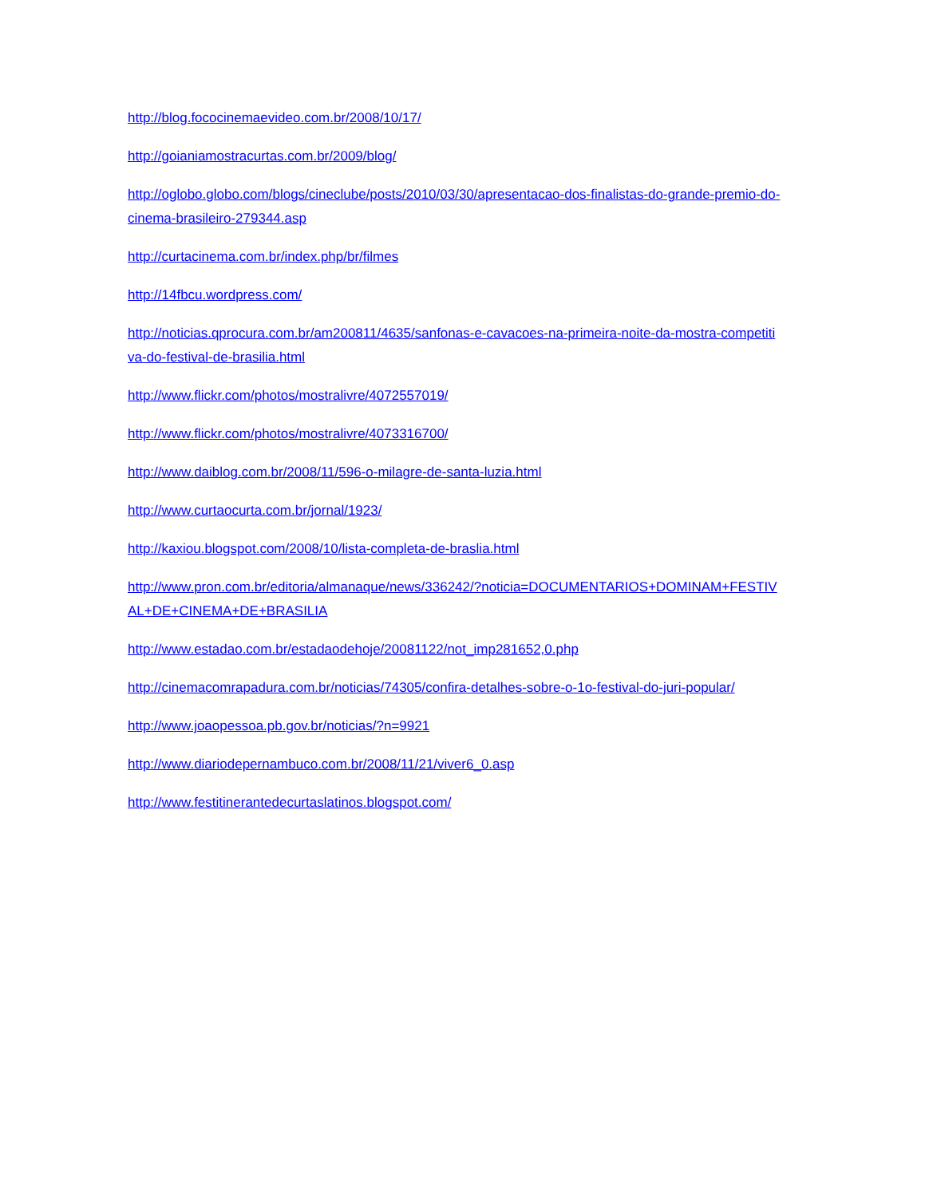http://blog.fococinemaevideo.com.br/2008/10/17/
http://goianiamostracurtas.com.br/2009/blog/
http://oglobo.globo.com/blogs/cineclube/posts/2010/03/30/apresentacao-dos-finalistas-do-grande-premio-do-cinema-brasileiro-279344.asp
http://curtacinema.com.br/index.php/br/filmes
http://14fbcu.wordpress.com/
http://noticias.qprocura.com.br/am200811/4635/sanfonas-e-cavacoes-na-primeira-noite-da-mostra-competitiva-do-festival-de-brasilia.html
http://www.flickr.com/photos/mostralivre/4072557019/
http://www.flickr.com/photos/mostralivre/4073316700/
http://www.daiblog.com.br/2008/11/596-o-milagre-de-santa-luzia.html
http://www.curtaocurta.com.br/jornal/1923/
http://kaxiou.blogspot.com/2008/10/lista-completa-de-braslia.html
http://www.pron.com.br/editoria/almanaque/news/336242/?noticia=DOCUMENTARIOS+DOMINAM+FESTIVAL+DE+CINEMA+DE+BRASILIA
http://www.estadao.com.br/estadaodehoje/20081122/not_imp281652,0.php
http://cinemacomrapadura.com.br/noticias/74305/confira-detalhes-sobre-o-1o-festival-do-juri-popular/
http://www.joaopessoa.pb.gov.br/noticias/?n=9921
http://www.diariodepernambuco.com.br/2008/11/21/viver6_0.asp
http://www.festitinerantedecurtaslatinos.blogspot.com/